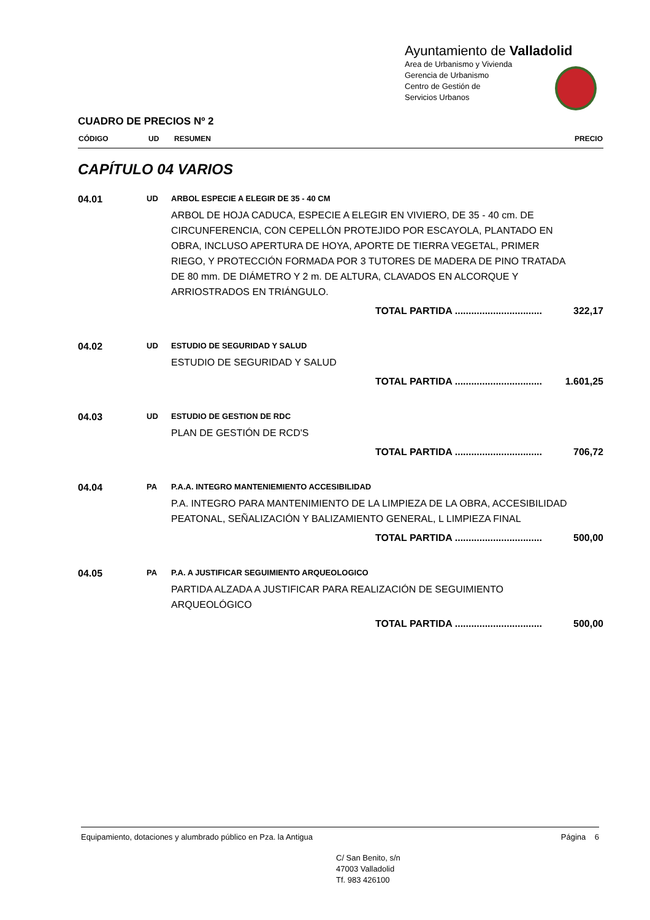Ayuntamiento de Valladolid
Area de Urbanismo y Vivienda
Gerencia de Urbanismo
Centro de Gestión de
Servicios Urbanos
CUADRO DE PRECIOS Nº 2
| CÓDIGO | UD | RESUMEN | PRECIO |
| --- | --- | --- | --- |
CAPÍTULO 04 VARIOS
04.01 UD ARBOL ESPECIE A ELEGIR DE 35 - 40 CM
ARBOL DE HOJA CADUCA, ESPECIE A ELEGIR EN VIVIERO, DE 35 - 40 cm. DE CIRCUNFERENCIA, CON CEPELLÓN PROTEJIDO POR ESCAYOLA, PLANTADO EN OBRA, INCLUSO APERTURA DE HOYA, APORTE DE TIERRA VEGETAL, PRIMER RIEGO, Y PROTECCIÓN FORMADA POR 3 TUTORES DE MADERA DE PINO TRATADA DE 80 mm. DE DIÁMETRO Y 2 m. DE ALTURA, CLAVADOS EN ALCORQUE Y ARRIOSTRADOS EN TRIÁNGULO.
TOTAL PARTIDA ................................ 322,17
04.02 UD ESTUDIO DE SEGURIDAD Y SALUD
ESTUDIO DE SEGURIDAD Y SALUD
TOTAL PARTIDA ................................ 1.601,25
04.03 UD ESTUDIO DE GESTION DE RDC
PLAN DE GESTIÓN DE RCD'S
TOTAL PARTIDA ................................ 706,72
04.04 PA P.A.A. INTEGRO MANTENIEMIENTO ACCESIBILIDAD
P.A. INTEGRO PARA MANTENIMIENTO DE LA LIMPIEZA DE LA OBRA, ACCESIBILIDAD PEATONAL, SEÑALIZACIÓN Y BALIZAMIENTO GENERAL, L LIMPIEZA FINAL
TOTAL PARTIDA ................................ 500,00
04.05 PA P.A. A JUSTIFICAR SEGUIMIENTO ARQUEOLOGICO
PARTIDA ALZADA A JUSTIFICAR PARA REALIZACIÓN DE SEGUIMIENTO ARQUEOLÓGICO
TOTAL PARTIDA ................................ 500,00
Equipamiento, dotaciones y alumbrado público en Pza. la Antigua Página 6
C/ San Benito, s/n
47003 Valladolid
Tf. 983 426100